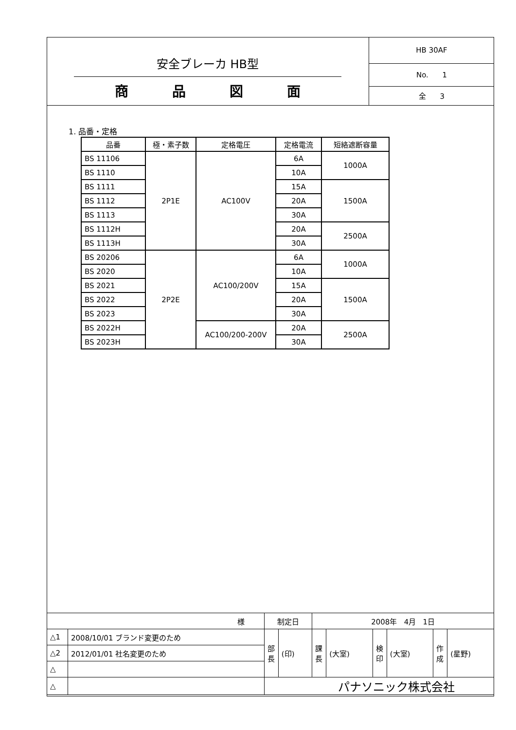安全ブレーカ HB型
商 品 図 面
HB 30AF
No. 1
全 3
1. 品番・定格
| 品番 | 極・素子数 | 定格電圧 | 定格電流 | 短絡遮断容量 |
| --- | --- | --- | --- | --- |
| BS 11106 | 2P1E | AC100V | 6A | 1000A |
| BS 1110 | | | 10A | |
| BS 1111 | | | 15A | 1500A |
| BS 1112 | | | 20A | |
| BS 1113 | | | 30A | |
| BS 1112H | | | 20A | 2500A |
| BS 1113H | | | 30A | |
| BS 20206 | 2P2E | AC100/200V | 6A | 1000A |
| BS 2020 | | | 10A | |
| BS 2021 | | | 15A | 1500A |
| BS 2022 | | | 20A | |
| BS 2023 | | | 30A | |
| BS 2022H | | AC100/200-200V | 20A | 2500A |
| BS 2023H | | | 30A | |
| 様 | | 制定日 | | 2008年 4月 1日 | | | | | |
| △1 | 2008/10/01 ブランド変更のため | 部 長 | (印) | 課 長 | (大室) | 検 印 | (大室) | 作 成 | (星野) |
| △2 | 2012/01/01 社名変更のため | | | | | | | | |
| △ | | | | | | | | | |
| △ | | パナソニック株式会社 | | | | | | | |